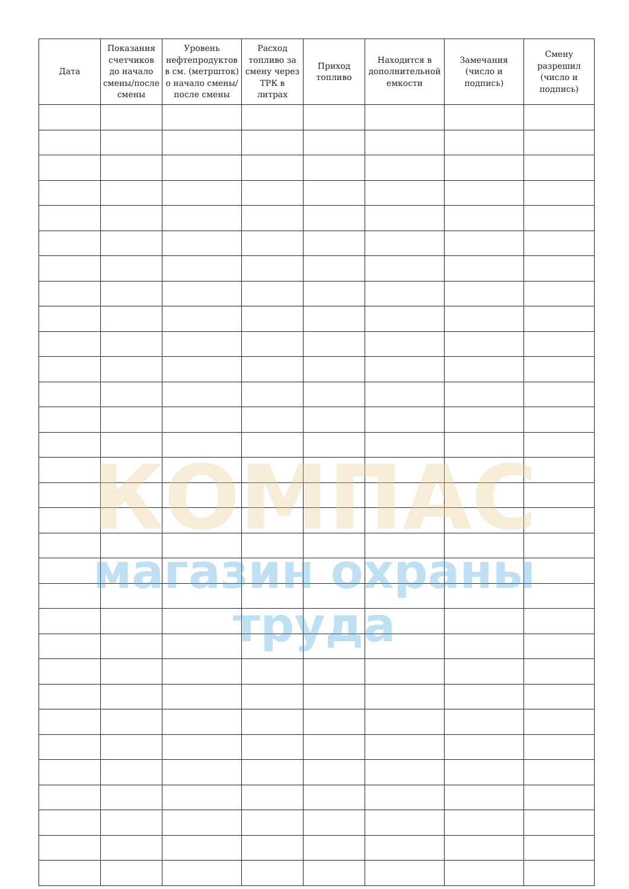| Дата | Показания счетчиков до начало смены/после смены | Уровень нефтепродуктов в см. (метршток) о начало смены/ после смены | Расход топливо за смену через ТРК в литрах | Приход топливо | Находится в дополнительной емкости | Замечания (число и подпись) | Смену разрешил (число и подпись) |
| --- | --- | --- | --- | --- | --- | --- | --- |
КОМПАС
магазин охраны труда